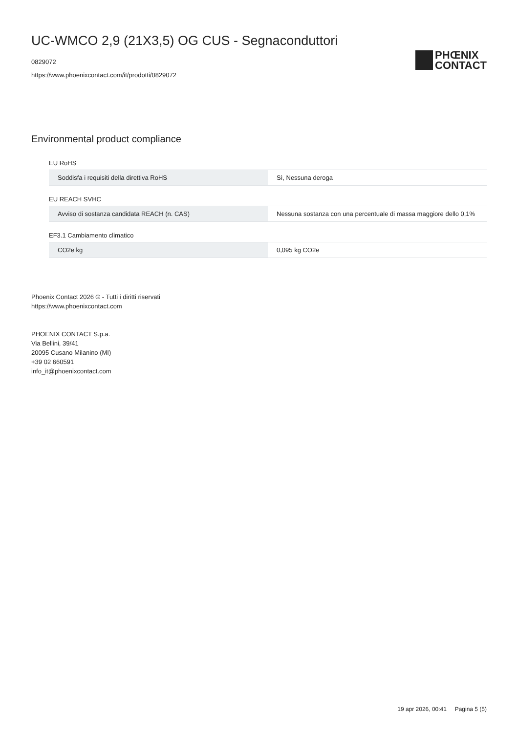UC-WMCO 2,9 (21X3,5) OG CUS - Segnaconduttori
0829072
https://www.phoenixcontact.com/it/prodotti/0829072
PHŒNIX
CONTACT
Environmental product compliance
EU RoHS
| Soddisfa i requisiti della direttiva RoHS | Sì, Nessuna deroga |
EU REACH SVHC
| Avviso di sostanza candidata REACH (n. CAS) | Nessuna sostanza con una percentuale di massa maggiore dello 0,1% |
EF3.1 Cambiamento climatico
| CO2e kg | 0,095 kg CO2e |
Phoenix Contact 2026 © - Tutti i diritti riservati
https://www.phoenixcontact.com
PHOENIX CONTACT S.p.a.
Via Bellini, 39/41
20095 Cusano Milanino (MI)
+39 02 660591
info_it@phoenixcontact.com
19 apr 2026, 00:41 Pagina 5 (5)